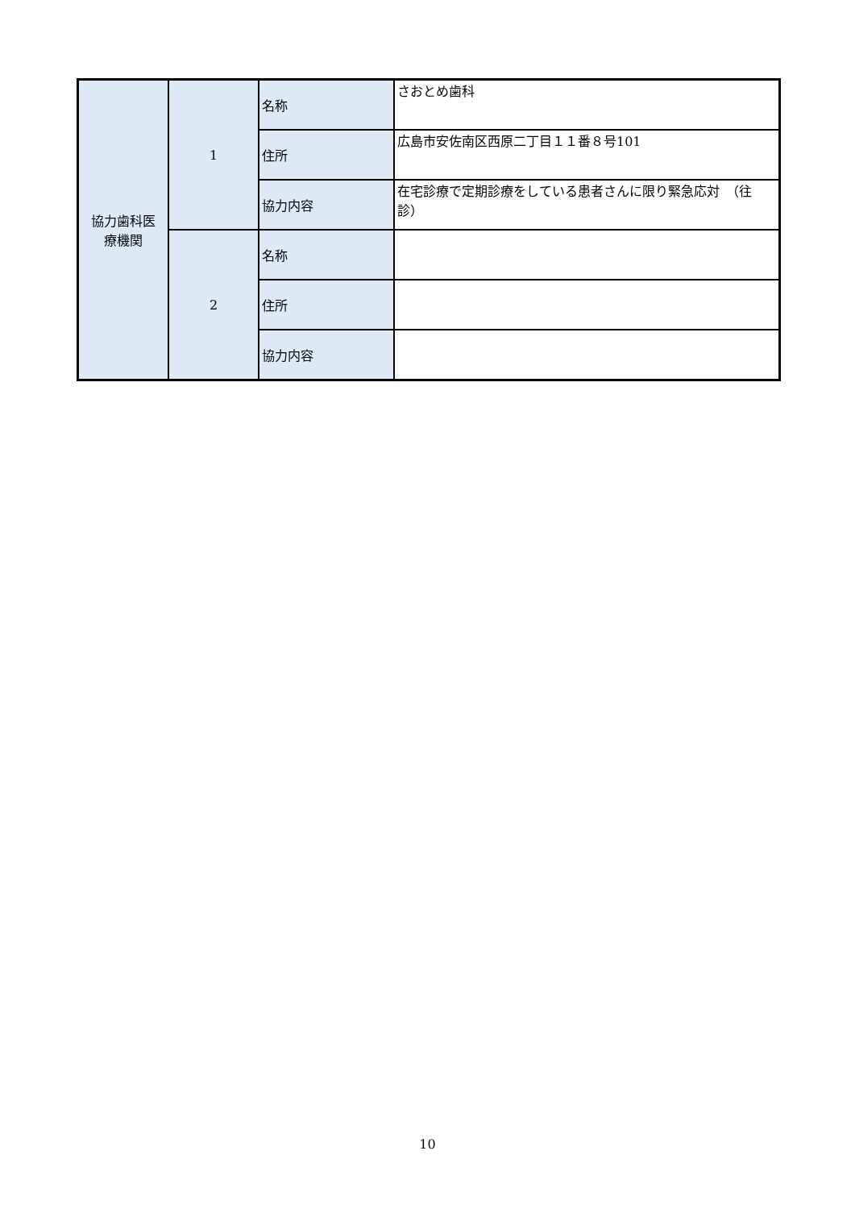| 協力歯科医 療機関 | 1 | 名称 | さおとめ歯科 |
| | | 住所 | 広島市安佐南区西原二丁目１１番８号101 |
| | | 協力内容 | 在宅診療で定期診療をしている患者さんに限り緊急応対 （往診） |
| | 2 | 名称 | |
| | | 住所 | |
| | | 協力内容 | |
10